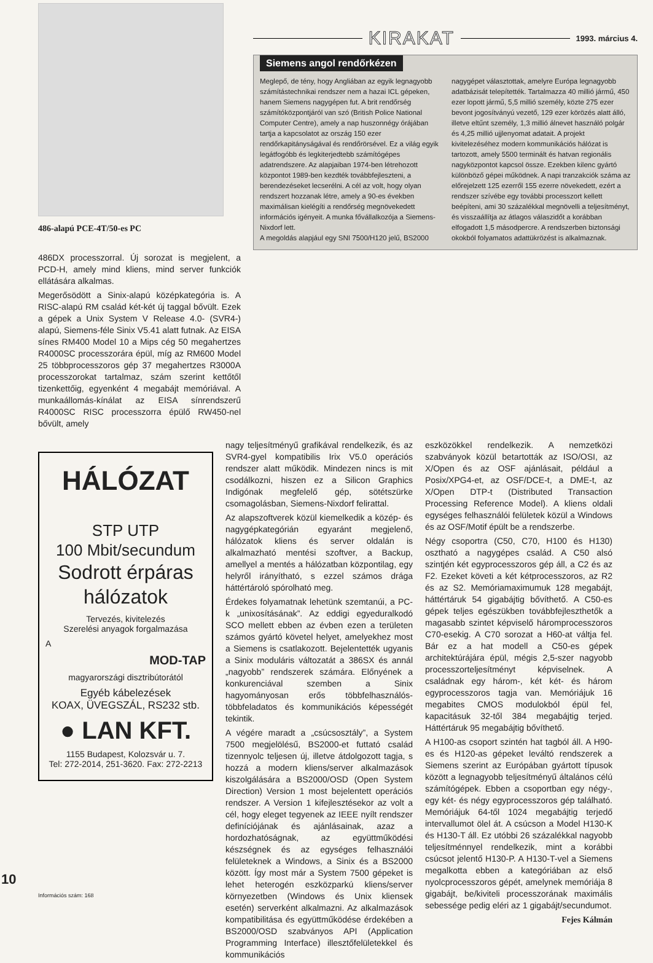486-alapú PCE-4T/50-es PC
486DX processzorral. Új sorozat is megjelent, a PCD-H, amely mind kliens, mind server funkciók ellátására alkalmas.
Megerősödött a Sinix-alapú középkategória is. A RISC-alapú RM család két-két új taggal bővült. Ezek a gépek a Unix System V Release 4.0- (SVR4-) alapú, Siemens-féle Sinix V5.41 alatt futnak. Az EISA sínes RM400 Model 10 a Mips cég 50 megahertzes R4000SC processzorára épül, míg az RM600 Model 25 többprocesszoros gép 37 megahertzes R3000A processzorokat tartalmaz, szám szerint kettőtől tizenkettőig, egyenként 4 megabájt memóriával. A munkaállomás-kínálat az EISA sínrendszerű R4000SC RISC processzorra épülő RW450-nel bővült, amely
KIRAKAT
1993. március 4.
Siemens angol rendőrkézen
Meglepő, de tény, hogy Angliában az egyik legnagyobb számítástechnikai rendszer nem a hazai ICL gépeken, hanem Siemens nagygépen fut. A brit rendőrség számítóközpontjáról van szó (British Police National Computer Centre), amely a nap huszonnégy órájában tartja a kapcsolatot az ország 150 ezer rendőrkapitányságával és rendőrörsével. Ez a világ egyik legátfogóbb és legkiterjedtebb számítógépes adatrendszere. Az alapjaiban 1974-ben létrehozott központot 1989-ben kezdték továbbfejleszteni, a berendezéseket lecserélni. A cél az volt, hogy olyan rendszert hozzanak létre, amely a 90-es években maximálisan kielégíti a rendőrség megnövekedett információs igényeit. A munka fővállalkozója a Siemens-Nixdorf lett.
A megoldás alapjául egy SNI 7500/H120 jelű, BS2000 nagygépet választottak, amelyre Európa legnagyobb adatbázisát telepítették. Tartalmazza 40 millió jármű, 450 ezer lopott jármű, 5,5 millió személy, közte 275 ezer bevont jogosítványú vezető, 129 ezer körözés alatt álló, illetve eltűnt személy, 1,3 millió álnevet használó polgár és 4,25 millió ujjlenyomat adatait. A projekt kivitelezéséhez modern kommunikációs hálózat is tartozott, amely 5500 terminált és hatvan regionális nagyközpontot kapcsol össze. Ezekben kilenc gyártó különböző gépei működnek. A napi tranzakciók száma az előrejelzett 125 ezerről 155 ezerre növekedett, ezért a rendszer szívébe egy további processzort kellett beépíteni, ami 30 százalékkal megnövelli a teljesítményt, és visszaállítja az átlagos válaszidőt a korábban elfogadott 1,5 másodpercre. A rendszerben biztonsági okokból folyamatos adattükrözést is alkalmaznak.
HÁLÓZAT
STP UTP
100 Mbit/secundum
Sodrott érpáras
hálózatok
Tervezés, kivitelezés
Szerelési anyagok forgalmazása
A
MOD-TAP
magyarországi disztribútorától
Egyéb kábelezések
KOAX, ÜVEGSZÁL, RS232 stb.
● LAN KFT.
1155 Budapest, Kolozsvár u. 7.
Tel: 272-2014, 251-3620. Fax: 272-2213
nagy teljesítményű grafikával rendelkezik, és az SVR4-gyel kompatibilis Irix V5.0 operációs rendszer alatt működik. Mindezen nincs is mit csodálkozni, hiszen ez a Silicon Graphics Indigónak megfelelő gép, sötétszürke csomagolásban, Siemens-Nixdorf felirattal.
Az alapszoftverek közül kiemelkedik a közép- és nagygépkategórián egyaránt megjelenő, hálózatok kliens és server oldalán is alkalmazható mentési szoftver, a Backup, amellyel a mentés a hálózatban központilag, egy helyről irányítható, s ezzel számos drága háttértároló spórolható meg.
Érdekes folyamatnak lehetünk szemtanúi, a PC-k „unixosításának”. Az eddigi egyeduralkodó SCO mellett ebben az évben ezen a területen számos gyártó követel helyet, amelyekhez most a Siemens is csatlakozott. Bejelentették ugyanis a Sinix moduláris változatát a 386SX és annál „nagyobb” rendszerek számára. Előnyének a konkurenciával szemben a Sinix hagyományosan erős többfelhasználós-többfeladatos és kommunikációs képességét tekintik.
A végére maradt a „csúcsosztály”, a System 7500 megjelölésű, BS2000-et futtató család tizennyolc teljesen új, illetve átdolgozott tagja, s hozzá a modern kliens/server alkalmazások kiszolgálására a BS2000/OSD (Open System Direction) Version 1 most bejelentett operációs rendszer. A Version 1 kifejlesztésekor az volt a cél, hogy eleget tegyenek az IEEE nyílt rendszer definíciójának és ajánlásainak, azaz a hordozhatóságnak, az együttműködési készségnek és az egységes felhasználói felületeknek a Windows, a Sinix és a BS2000 között. Így most már a System 7500 gépeket is lehet heterogén eszközparkú kliens/server környezetben (Windows és Unix kliensek esetén) serverként alkalmazni. Az alkalmazások kompatibilitása és együttműködése érdekében a BS2000/OSD szabványos API (Application Programming Interface) illesztőfelületekkel és kommunikációs
eszközökkel rendelkezik. A nemzetközi szabványok közül betartották az ISO/OSI, az X/Open és az OSF ajánlásait, például a Posix/XPG4-et, az OSF/DCE-t, a DME-t, az X/Open DTP-t (Distributed Transaction Processing Reference Model). A kliens oldali egységes felhasználói felületek közül a Windows és az OSF/Motif épült be a rendszerbe.
Négy csoportra (C50, C70, H100 és H130) osztható a nagygépes család. A C50 alsó szintjén két egyprocesszoros gép áll, a C2 és az F2. Ezeket követi a két kétprocesszoros, az R2 és az S2. Memóriamaximumuk 128 megabájt, háttértáruk 54 gigabájtig bővíthető. A C50-es gépek teljes egészükben továbbfejleszthetők a magasabb szintet képviselő háromprocesszoros C70-esekig. A C70 sorozat a H60-at váltja fel. Bár ez a hat modell a C50-es gépek architektúrájára épül, mégis 2,5-szer nagyobb processzorteljesítményt képviselnek. A családnak egy három-, két két- és három egyprocesszoros tagja van. Memóriájuk 16 megabites CMOS modulokból épül fel, kapacitásuk 32-től 384 megabájtig terjed. Háttértáruk 95 megabájtig bővíthető.
A H100-as csoport szintén hat tagból áll. A H90-es és H120-as gépeket leváltó rendszerek a Siemens szerint az Európában gyártott típusok között a legnagyobb teljesítményű általános célú számítógépek. Ebben a csoportban egy négy-, egy két- és négy egyprocesszoros gép található. Memóriájuk 64-től 1024 megabájtig terjedő intervallumot ölel át. A csúcson a Model H130-K és H130-T áll. Ez utóbbi 26 százalékkal nagyobb teljesítménnyel rendelkezik, mint a korábbi csúcsot jelentő H130-P. A H130-T-vel a Siemens megalkotta ebben a kategóriában az első nyolcprocesszoros gépét, amelynek memóriája 8 gigabájt, be/kiviteli processzorának maximális sebessége pedig eléri az 1 gigabájt/secundumot.
Fejes Kálmán
10
Információs szám: 168